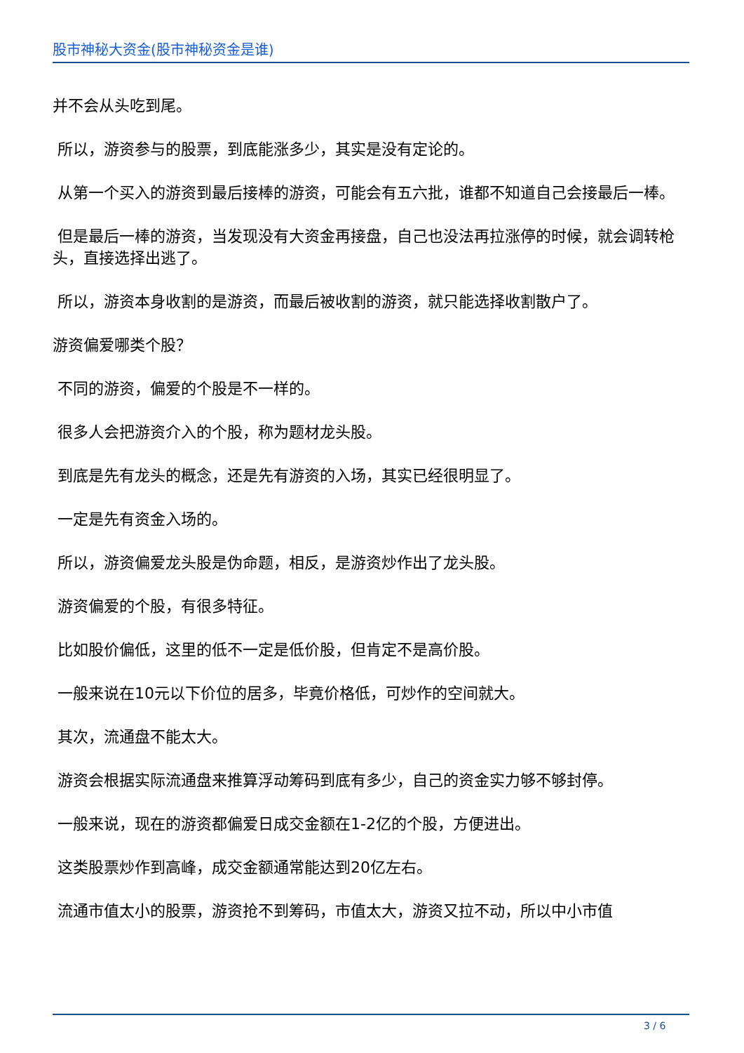股市神秘大资金(股市神秘资金是谁)
并不会从头吃到尾。
所以，游资参与的股票，到底能涨多少，其实是没有定论的。
从第一个买入的游资到最后接棒的游资，可能会有五六批，谁都不知道自己会接最后一棒。
但是最后一棒的游资，当发现没有大资金再接盘，自己也没法再拉涨停的时候，就会调转枪头，直接选择出逃了。
所以，游资本身收割的是游资，而最后被收割的游资，就只能选择收割散户了。
游资偏爱哪类个股？
不同的游资，偏爱的个股是不一样的。
很多人会把游资介入的个股，称为题材龙头股。
到底是先有龙头的概念，还是先有游资的入场，其实已经很明显了。
一定是先有资金入场的。
所以，游资偏爱龙头股是伪命题，相反，是游资炒作出了龙头股。
游资偏爱的个股，有很多特征。
比如股价偏低，这里的低不一定是低价股，但肯定不是高价股。
一般来说在10元以下价位的居多，毕竟价格低，可炒作的空间就大。
其次，流通盘不能太大。
游资会根据实际流通盘来推算浮动筹码到底有多少，自己的资金实力够不够封停。
一般来说，现在的游资都偏爱日成交金额在1-2亿的个股，方便进出。
这类股票炒作到高峰，成交金额通常能达到20亿左右。
流通市值太小的股票，游资抢不到筹码，市值太大，游资又拉不动，所以中小市值
3 / 6